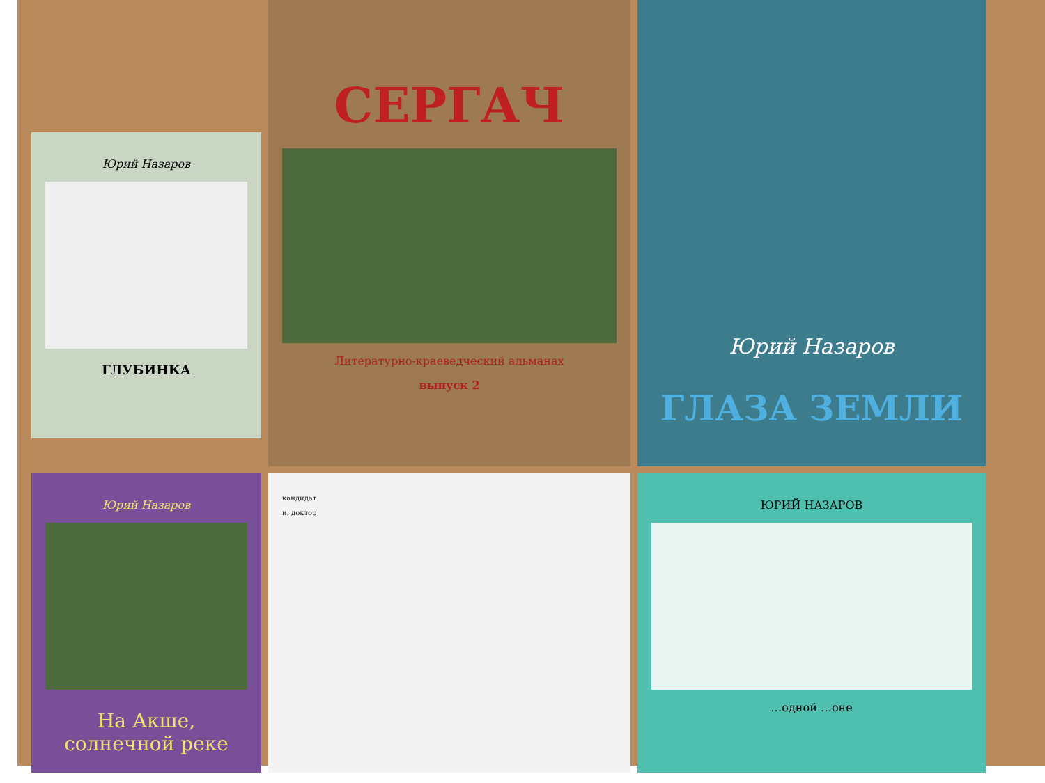Юрий Назаров
ГЛУБИНКА
СЕРГАЧ
Литературно-краеведческий альманах
выпуск 2
Юрий Назаров
ГЛАЗА ЗЕМЛИ
Юрий Назаров
На Акше, солнечной реке
кандидат
и, доктор
ЮРИЙ НАЗАРОВ
…одной …оне